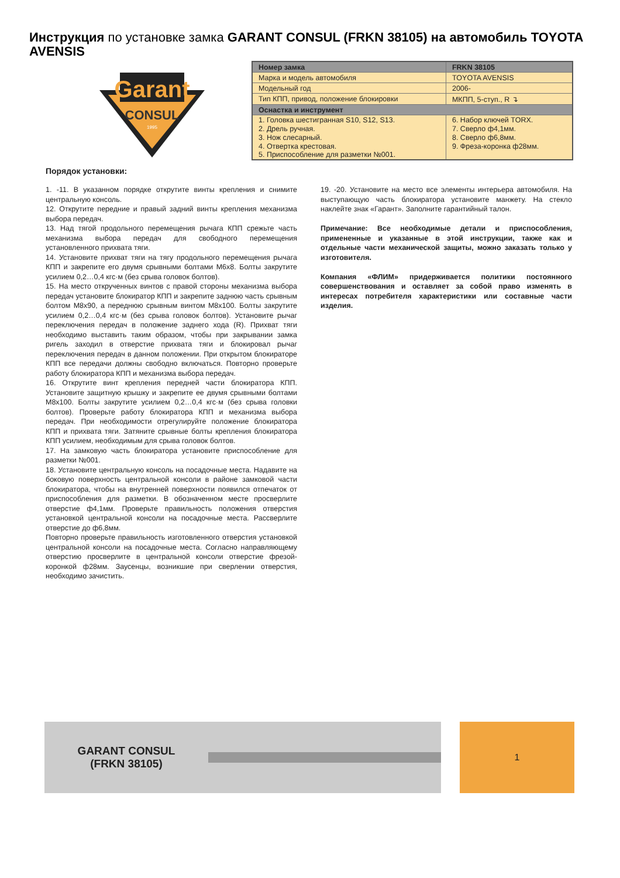Инструкция по установке замка GARANT CONSUL (FRKN 38105) на автомобиль TOYOTA AVENSIS
Garant
CONSUL
1995
| Номер замка | FRKN 38105 |
| Марка и модель автомобиля | TOYOTA AVENSIS |
| Модельный год | 2006- |
| Тип КПП, привод, положение блокировки | МКПП, 5-ступ., R ↴ |
| Оснастка и инструмент | |
| 1. Головка шестигранная S10, S12, S13. | 6. Набор ключей TORX. |
| 2. Дрель ручная. | 7. Сверло ф4,1мм. |
| 3. Нож слесарный. | 8. Сверло ф6,8мм. |
| 4. Отвертка крестовая. | 9. Фреза-коронка ф28мм. |
| 5. Приспособление для разметки №001. | |
Порядок установки:
1. -11. В указанном порядке открутите винты крепления и снимите центральную консоль.
12. Открутите передние и правый задний винты крепления механизма выбора передач.
13. Над тягой продольного перемещения рычага КПП срежьте часть механизма выбора передач для свободного перемещения установленного прихвата тяги.
14. Установите прихват тяги на тягу продольного перемещения рычага КПП и закрепите его двумя срывными болтами М6х8. Болты закрутите усилием 0,2…0,4 кгс·м (без срыва головок болтов).
15. На место открученных винтов с правой стороны механизма выбора передач установите блокиратор КПП и закрепите заднюю часть срывным болтом М8х90, а переднюю срывным винтом М8х100. Болты закрутите усилием 0,2…0,4 кгс·м (без срыва головок болтов). Установите рычаг переключения передач в положение заднего хода (R). Прихват тяги необходимо выставить таким образом, чтобы при закрывании замка ригель заходил в отверстие прихвата тяги и блокировал рычаг переключения передач в данном положении. При открытом блокираторе КПП все передачи должны свободно включаться. Повторно проверьте работу блокиратора КПП и механизма выбора передач.
16. Открутите винт крепления передней части блокиратора КПП. Установите защитную крышку и закрепите ее двумя срывными болтами М8х100. Болты закрутите усилием 0,2…0,4 кгс·м (без срыва головки болтов). Проверьте работу блокиратора КПП и механизма выбора передач. При необходимости отрегулируйте положение блокиратора КПП и прихвата тяги. Затяните срывные болты крепления блокиратора КПП усилием, необходимым для срыва головок болтов.
17. На замковую часть блокиратора установите приспособление для разметки №001.
18. Установите центральную консоль на посадочные места. Надавите на боковую поверхность центральной консоли в районе замковой части блокиратора, чтобы на внутренней поверхности появился отпечаток от приспособления для разметки. В обозначенном месте просверлите отверстие ф4,1мм. Проверьте правильность положения отверстия установкой центральной консоли на посадочные места. Рассверлите отверстие до ф6,8мм.
Повторно проверьте правильность изготовленного отверстия установкой центральной консоли на посадочные места. Согласно направляющему отверстию просверлите в центральной консоли отверстие фрезой-коронкой ф28мм. Заусенцы, возникшие при сверлении отверстия, необходимо зачистить.
19. -20. Установите на место все элементы интерьера автомобиля. На выступающую часть блокиратора установите манжету. На стекло наклейте знак «Гарант». Заполните гарантийный талон.
Примечание: Все необходимые детали и приспособления, примененные и указанные в этой инструкции, также как и отдельные части механической защиты, можно заказать только у изготовителя.
Компания «ФЛИМ» придерживается политики постоянного совершенствования и оставляет за собой право изменять в интересах потребителя характеристики или составные части изделия.
GARANT CONSUL
(FRKN 38105)
1